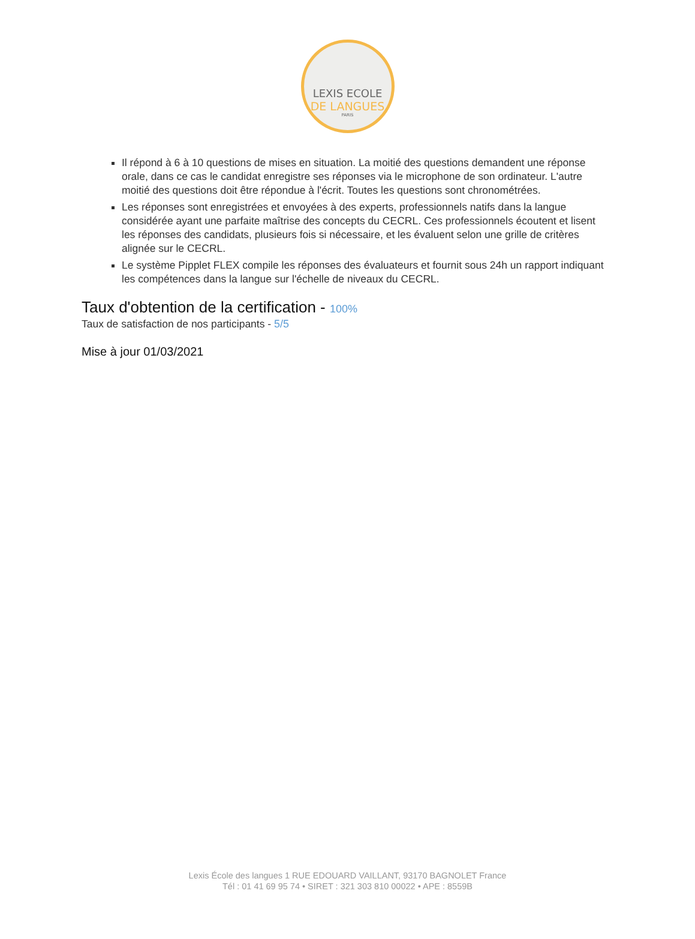LEXIS ECOLE
DE LANGUES
PARIS
Il répond à 6 à 10 questions de mises en situation. La moitié des questions demandent une réponse orale, dans ce cas le candidat enregistre ses réponses via le microphone de son ordinateur. L'autre moitié des questions doit être répondue à l'écrit. Toutes les questions sont chronométrées.
Les réponses sont enregistrées et envoyées à des experts, professionnels natifs dans la langue considérée ayant une parfaite maîtrise des concepts du CECRL. Ces professionnels écoutent et lisent les réponses des candidats, plusieurs fois si nécessaire, et les évaluent selon une grille de critères alignée sur le CECRL.
Le système Pipplet FLEX compile les réponses des évaluateurs et fournit sous 24h un rapport indiquant les compétences dans la langue sur l'échelle de niveaux du CECRL.
Taux d'obtention de la certification - 100%
Taux de satisfaction de nos participants - 5/5
Mise à jour 01/03/2021
Lexis École des langues 1 RUE EDOUARD VAILLANT, 93170 BAGNOLET France
Tél : 01 41 69 95 74 • SIRET : 321 303 810 00022 • APE : 8559B